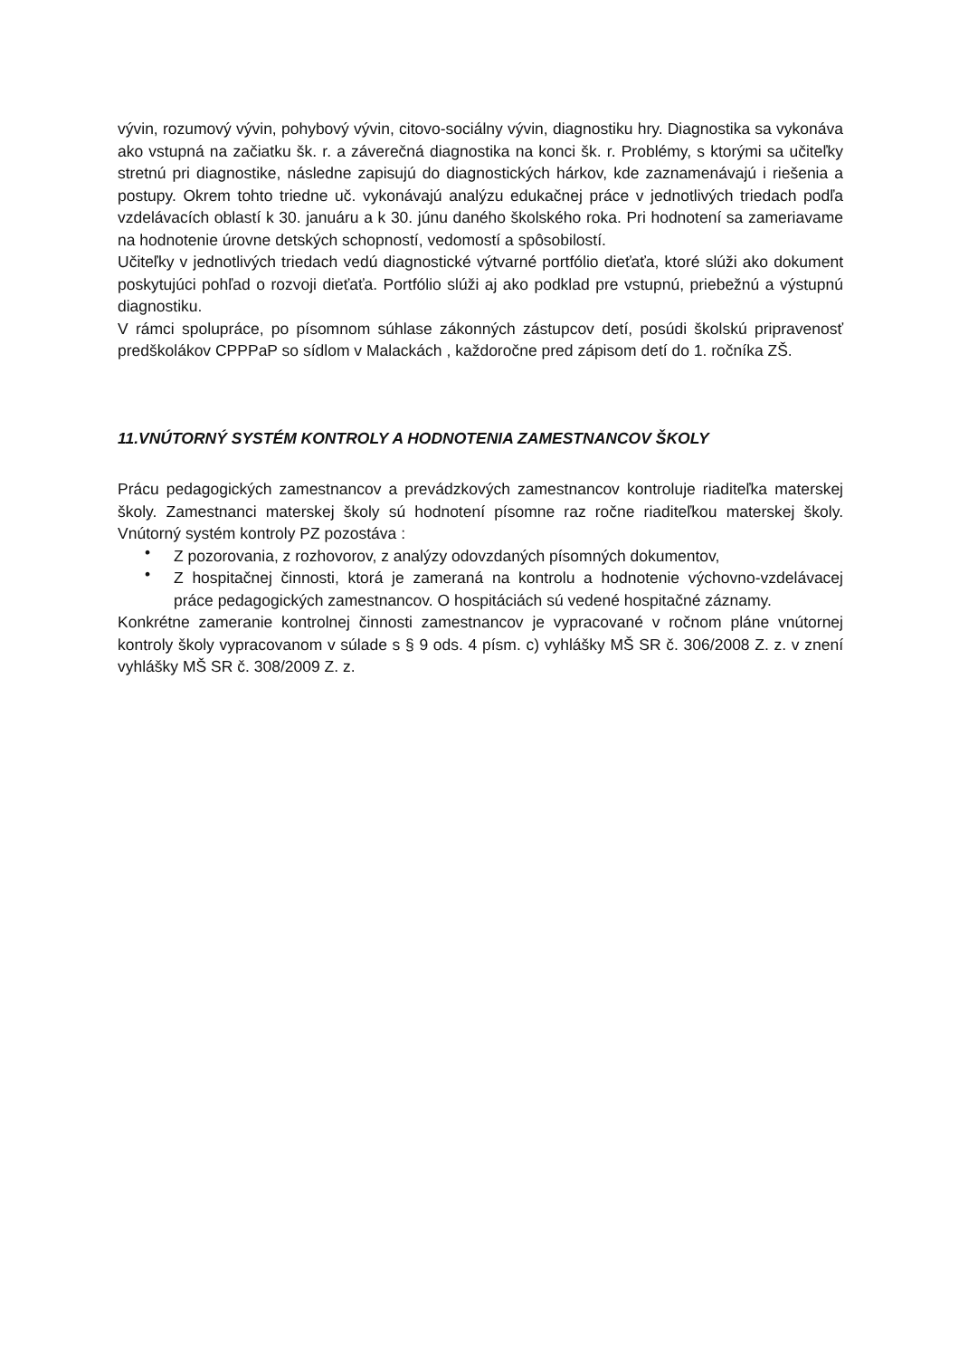vývin, rozumový vývin, pohybový vývin, citovo-sociálny vývin, diagnostiku hry. Diagnostika sa vykonáva ako vstupná na začiatku šk. r. a záverečná diagnostika na konci šk. r. Problémy, s ktorými sa učiteľky stretnú pri diagnostike, následne zapisujú do diagnostických hárkov, kde zaznamenávajú i riešenia a postupy. Okrem tohto triedne uč. vykonávajú analýzu edukačnej práce v jednotlivých triedach podľa vzdelávacích oblastí k 30. januáru a k 30. júnu daného školského roka. Pri hodnotení sa zameriavame na hodnotenie úrovne detských schopností, vedomostí a spôsobilostí.
Učiteľky v jednotlivých triedach vedú diagnostické výtvarné portfólio dieťaťa, ktoré slúži ako dokument poskytujúci pohľad o rozvoji dieťaťa. Portfólio slúži aj ako podklad pre vstupnú, priebežnú a výstupnú diagnostiku.
V rámci spolupráce, po písomnom súhlase zákonných zástupcov detí, posúdi školskú pripravenosť predškolákov CPPPaP so sídlom v Malackách , každoročne pred zápisom detí do 1. ročníka ZŠ.
11.VNÚTORNÝ SYSTÉM KONTROLY A HODNOTENIA ZAMESTNANCOV ŠKOLY
Prácu pedagogických zamestnancov a prevádzkových zamestnancov kontroluje riaditeľka materskej školy. Zamestnanci materskej školy sú hodnotení písomne raz ročne riaditeľkou materskej školy. Vnútorný systém kontroly PZ pozostáva :
• Z pozorovania, z rozhovorov, z analýzy odovzdaných písomných dokumentov,
• Z hospitačnej činnosti, ktorá je zameraná na kontrolu a hodnotenie výchovno-vzdelávacej práce pedagogických zamestnancov. O hospitáciách sú vedené hospitačné záznamy.
Konkrétne zameranie kontrolnej činnosti zamestnancov je vypracované v ročnom pláne vnútornej kontroly školy vypracovanom v súlade s § 9 ods. 4 písm. c) vyhlášky MŠ SR č. 306/2008 Z. z. v znení vyhlášky MŠ SR č. 308/2009 Z. z.